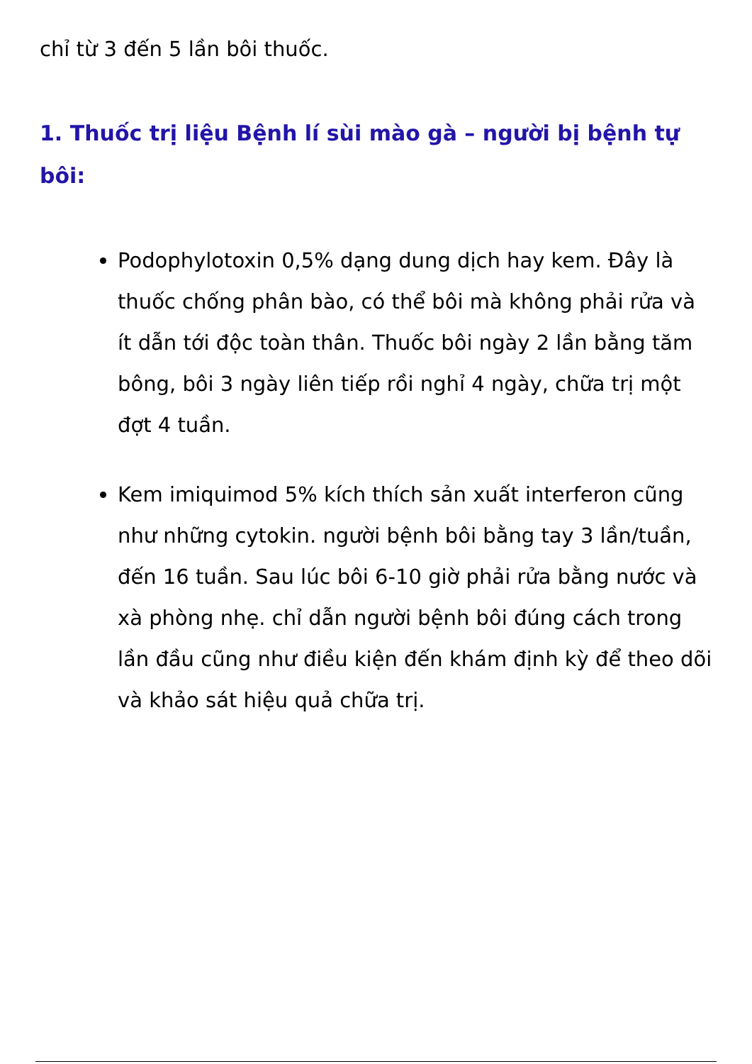chỉ từ 3 đến 5 lần bôi thuốc.
1. Thuốc trị liệu Bệnh lí sùi mào gà – người bị bệnh tự bôi:
Podophylotoxin 0,5% dạng dung dịch hay kem. Đây là thuốc chống phân bào, có thể bôi mà không phải rửa và ít dẫn tới độc toàn thân. Thuốc bôi ngày 2 lần bằng tăm bông, bôi 3 ngày liên tiếp rồi nghỉ 4 ngày, chữa trị một đợt 4 tuần.
Kem imiquimod 5% kích thích sản xuất interferon cũng như những cytokin. người bệnh bôi bằng tay 3 lần/tuần, đến 16 tuần. Sau lúc bôi 6-10 giờ phải rửa bằng nước và xà phòng nhẹ. chỉ dẫn người bệnh bôi đúng cách trong lần đầu cũng như điều kiện đến khám định kỳ để theo dõi và khảo sát hiệu quả chữa trị.